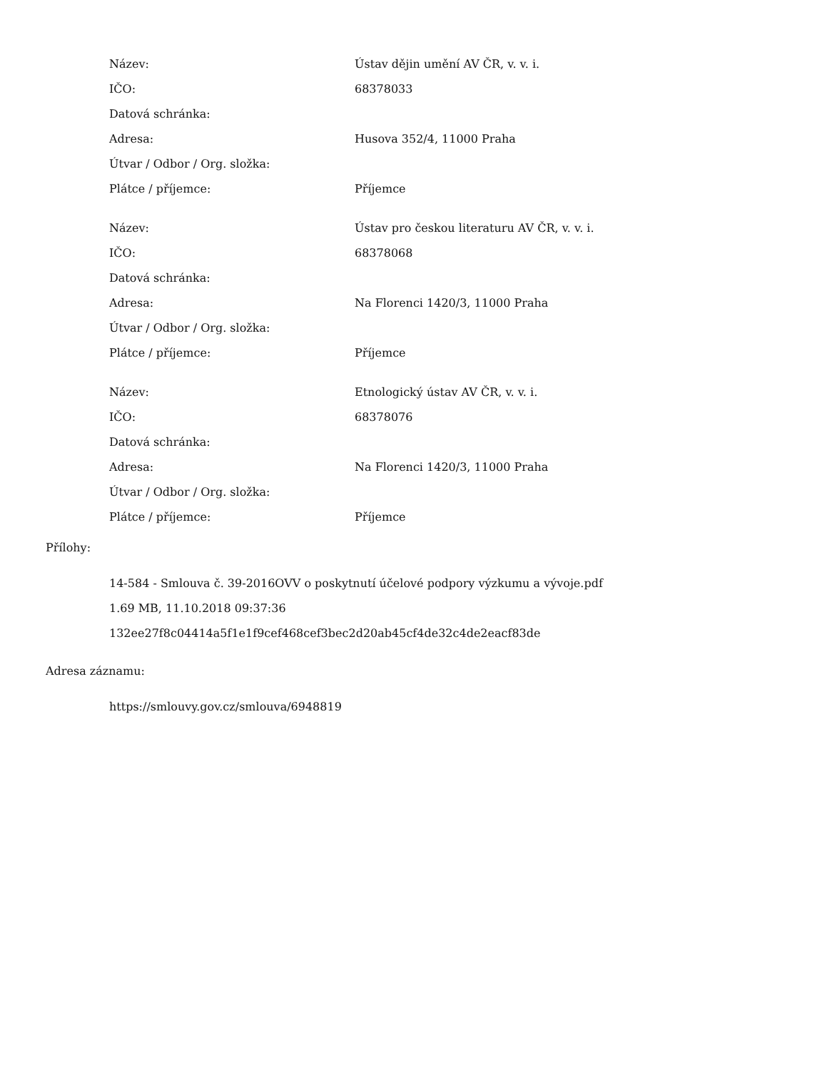| Název: | Ústav dějin umění AV ČR, v. v. i. |
| IČO: | 68378033 |
| Datová schránka: | |
| Adresa: | Husova 352/4, 11000 Praha |
| Útvar / Odbor / Org. složka: | |
| Plátce / příjemce: | Příjemce |
| Název: | Ústav pro českou literaturu AV ČR, v. v. i. |
| IČO: | 68378068 |
| Datová schránka: | |
| Adresa: | Na Florenci 1420/3, 11000 Praha |
| Útvar / Odbor / Org. složka: | |
| Plátce / příjemce: | Příjemce |
| Název: | Etnologický ústav AV ČR, v. v. i. |
| IČO: | 68378076 |
| Datová schránka: | |
| Adresa: | Na Florenci 1420/3, 11000 Praha |
| Útvar / Odbor / Org. složka: | |
| Plátce / příjemce: | Příjemce |
Přílohy:
14-584 - Smlouva č. 39-2016OVV o poskytnutí účelové podpory výzkumu a vývoje.pdf
1.69 MB, 11.10.2018 09:37:36
132ee27f8c04414a5f1e1f9cef468cef3bec2d20ab45cf4de32c4de2eacf83de
Adresa záznamu:
https://smlouvy.gov.cz/smlouva/6948819